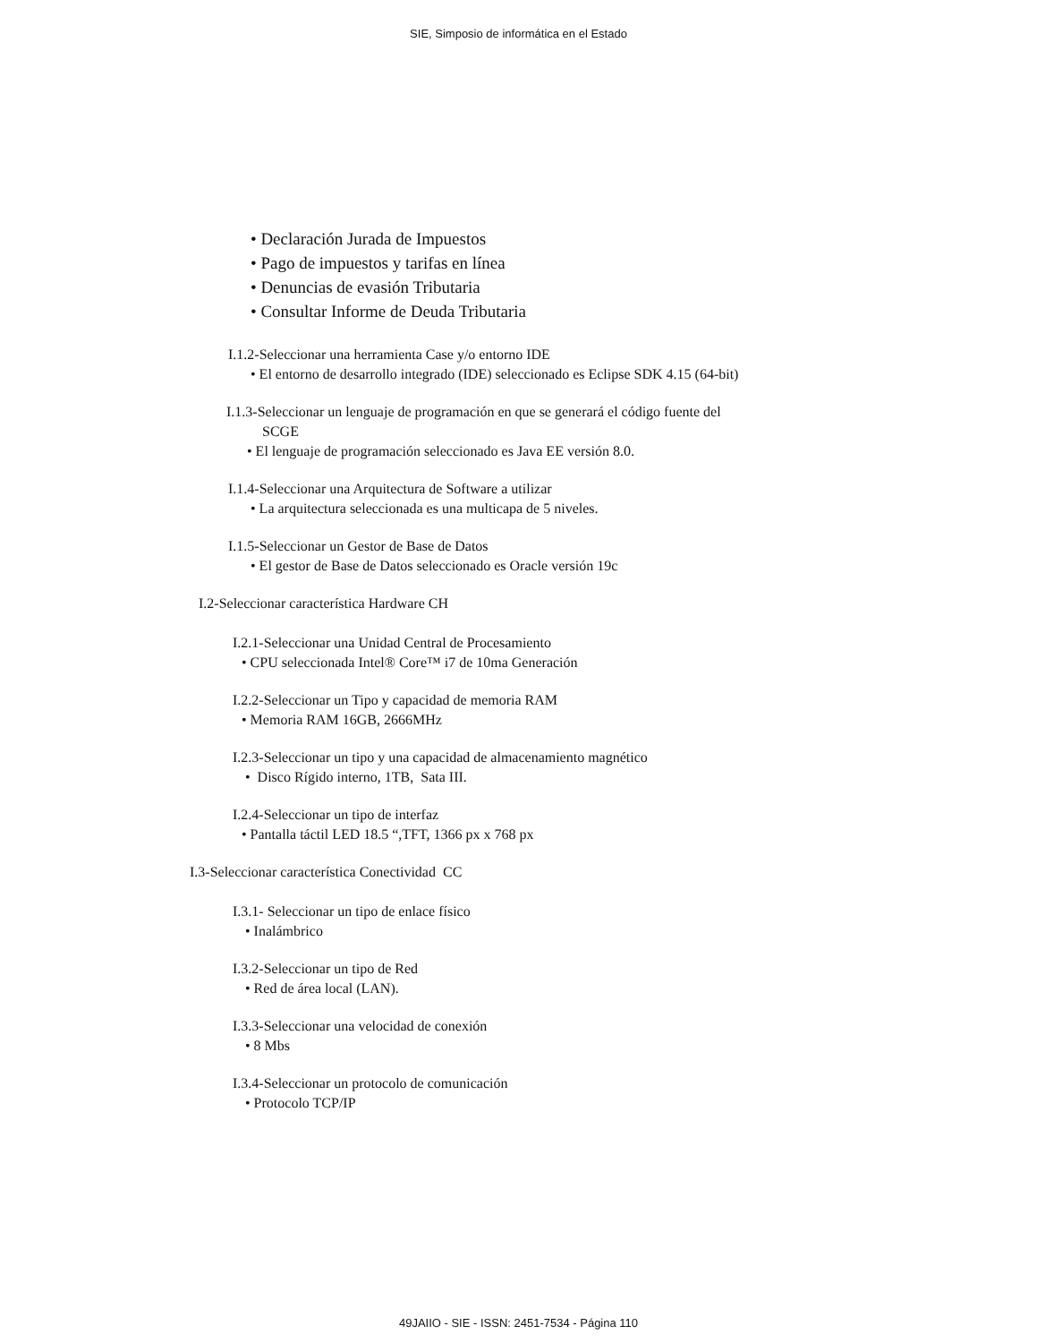SIE, Simposio de informática en el Estado
• Declaración Jurada de Impuestos
• Pago de impuestos y tarifas en línea
• Denuncias de evasión Tributaria
• Consultar Informe de Deuda Tributaria
I.1.2-Seleccionar una herramienta Case y/o entorno IDE
• El entorno de desarrollo integrado (IDE) seleccionado es Eclipse SDK 4.15 (64-bit)
I.1.3-Seleccionar un lenguaje de programación en que se generará el código fuente del
SCGE
• El lenguaje de programación seleccionado es Java EE versión 8.0.
I.1.4-Seleccionar una Arquitectura de Software a utilizar
• La arquitectura seleccionada es una multicapa de 5 niveles.
I.1.5-Seleccionar un Gestor de Base de Datos
• El gestor de Base de Datos seleccionado es Oracle versión 19c
I.2-Seleccionar característica Hardware CH
I.2.1-Seleccionar una Unidad Central de Procesamiento
• CPU seleccionada Intel® Core™ i7 de 10ma Generación
I.2.2-Seleccionar un Tipo y capacidad de memoria RAM
• Memoria RAM 16GB, 2666MHz
I.2.3-Seleccionar un tipo y una capacidad de almacenamiento magnético
• Disco Rígido interno, 1TB, Sata III.
I.2.4-Seleccionar un tipo de interfaz
• Pantalla táctil LED 18.5 “,TFT, 1366 px x 768 px
I.3-Seleccionar característica Conectividad CC
I.3.1- Seleccionar un tipo de enlace físico
• Inalámbrico
I.3.2-Seleccionar un tipo de Red
• Red de área local (LAN).
I.3.3-Seleccionar una velocidad de conexión
• 8 Mbs
I.3.4-Seleccionar un protocolo de comunicación
• Protocolo TCP/IP
49JAIIO - SIE - ISSN: 2451-7534 - Página 110